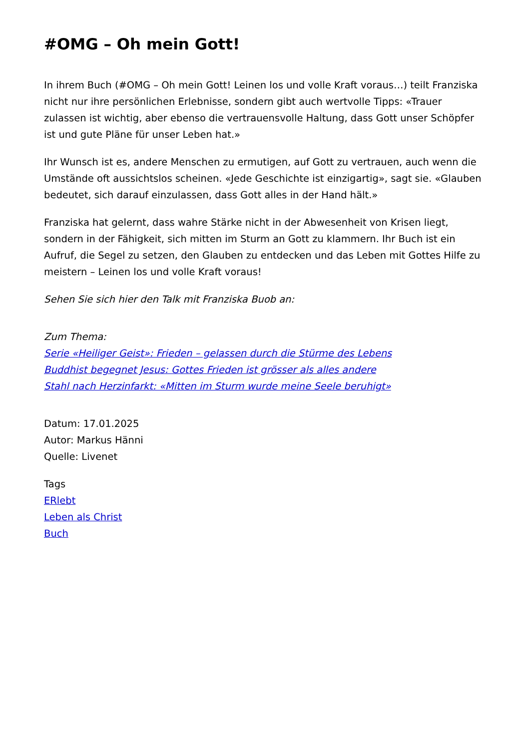#OMG – Oh mein Gott!
In ihrem Buch (#OMG – Oh mein Gott! Leinen los und volle Kraft voraus…) teilt Franziska nicht nur ihre persönlichen Erlebnisse, sondern gibt auch wertvolle Tipps: «Trauer zulassen ist wichtig, aber ebenso die vertrauensvolle Haltung, dass Gott unser Schöpfer ist und gute Pläne für unser Leben hat.»
Ihr Wunsch ist es, andere Menschen zu ermutigen, auf Gott zu vertrauen, auch wenn die Umstände oft aussichtslos scheinen. «Jede Geschichte ist einzigartig», sagt sie. «Glauben bedeutet, sich darauf einzulassen, dass Gott alles in der Hand hält.»
Franziska hat gelernt, dass wahre Stärke nicht in der Abwesenheit von Krisen liegt, sondern in der Fähigkeit, sich mitten im Sturm an Gott zu klammern. Ihr Buch ist ein Aufruf, die Segel zu setzen, den Glauben zu entdecken und das Leben mit Gottes Hilfe zu meistern – Leinen los und volle Kraft voraus!
Sehen Sie sich hier den Talk mit Franziska Buob an:
Zum Thema:
Serie «Heiliger Geist»: Frieden – gelassen durch die Stürme des Lebens
Buddhist begegnet Jesus: Gottes Frieden ist grösser als alles andere
Stahl nach Herzinfarkt: «Mitten im Sturm wurde meine Seele beruhigt»
Datum: 17.01.2025
Autor: Markus Hänni
Quelle: Livenet
Tags
ERlebt
Leben als Christ
Buch